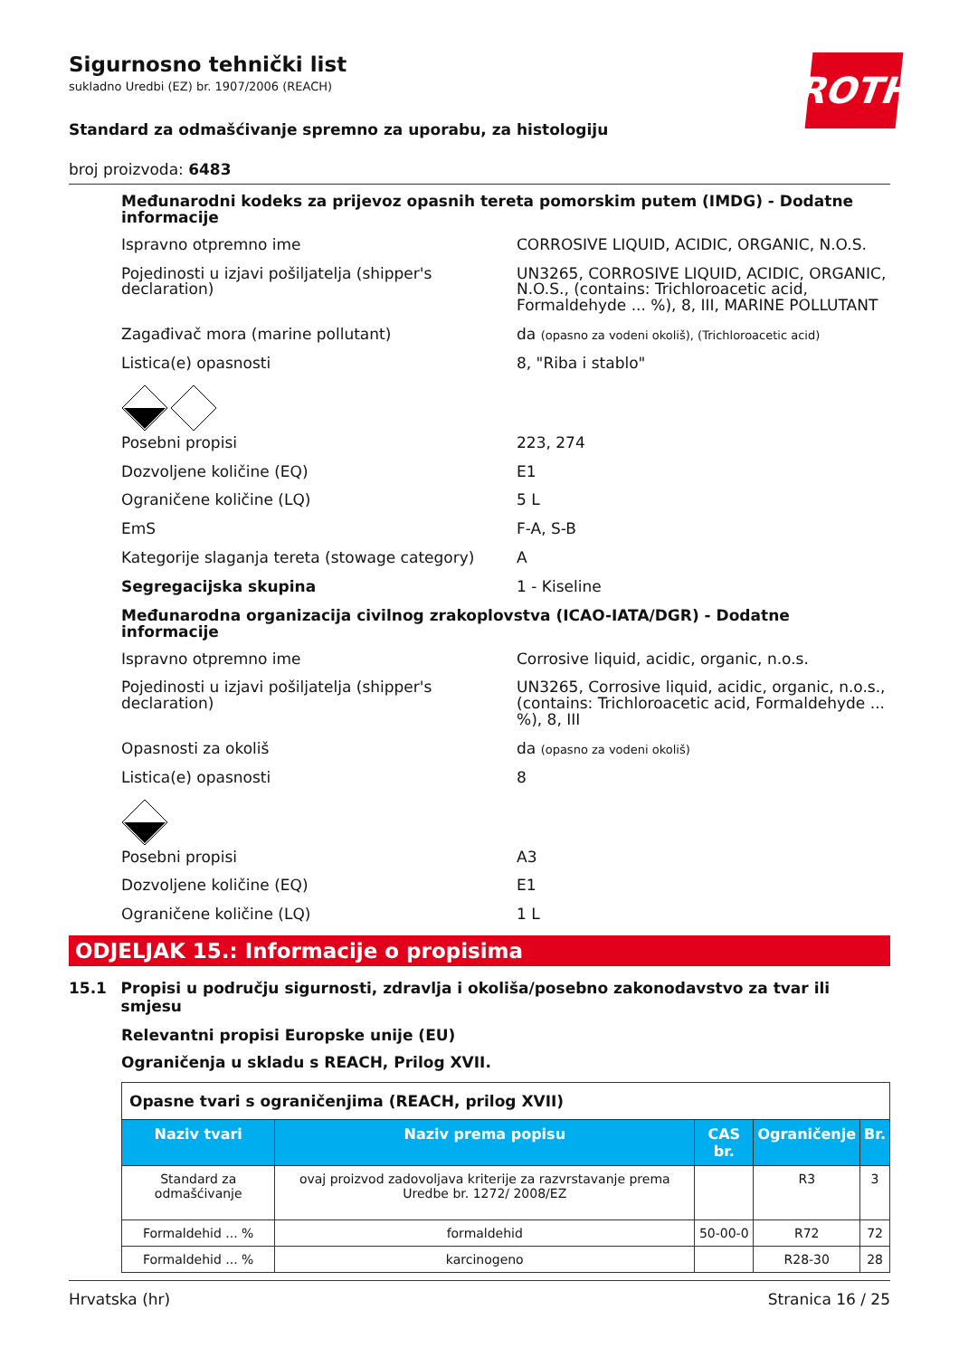ROTH
Sigurnosno tehnički list
sukladno Uredbi (EZ) br. 1907/2006 (REACH)
Standard za odmašćivanje spremno za uporabu, za histologiju
broj proizvoda: 6483
Međunarodni kodeks za prijevoz opasnih tereta pomorskim putem (IMDG) - Dodatne informacije
Ispravno otpremno ime CORROSIVE LIQUID, ACIDIC, ORGANIC, N.O.S.
Pojedinosti u izjavi pošiljatelja (shipper's declaration)
UN3265, CORROSIVE LIQUID, ACIDIC, ORGANIC, N.O.S., (contains: Trichloroacetic acid, Formaldehyde ... %), 8, III, MARINE POLLUTANT
Zagađivač mora (marine pollutant) da (opasno za vodeni okoliš), (Trichloroacetic acid)
Listica(e) opasnosti 8, "Riba i stablo"
Posebni propisi 223, 274
Dozvoljene količine (EQ) E1
Ograničene količine (LQ) 5 L
EmS F-A, S-B
Kategorije slaganja tereta (stowage category)
A
Segregacijska skupina 1 - Kiseline
Međunarodna organizacija civilnog zrakoplovstva (ICAO-IATA/DGR) - Dodatne informacije
Ispravno otpremno ime Corrosive liquid, acidic, organic, n.o.s.
Pojedinosti u izjavi pošiljatelja (shipper's declaration)
UN3265, Corrosive liquid, acidic, organic, n.o.s., (contains: Trichloroacetic acid, Formaldehyde ... %), 8, III
Opasnosti za okoliš da (opasno za vodeni okoliš)
Listica(e) opasnosti 8
Posebni propisi A3
Dozvoljene količine (EQ) E1
Ograničene količine (LQ) 1 L
ODJELJAK 15.: Informacije o propisima
15.1 Propisi u području sigurnosti, zdravlja i okoliša/posebno zakonodavstvo za tvar ili smjesu
Relevantni propisi Europske unije (EU)
Ograničenja u skladu s REACH, Prilog XVII.
| Opasne tvari s ograničenjima (REACH, prilog XVII) | | | | |
| Naziv tvari | Naziv prema popisu | CAS br. | Ograničenje | Br. |
| Standard za odmašćivanje | ovaj proizvod zadovoljava kriterije za razvrstavanje prema Uredbe br. 1272/ 2008/EZ | | R3 | 3 |
| Formaldehid ... % | formaldehid | 50-00-0 | R72 | 72 |
| Formaldehid ... % | karcinogeno | | R28-30 | 28 |
Hrvatska (hr) Stranica 16 / 25